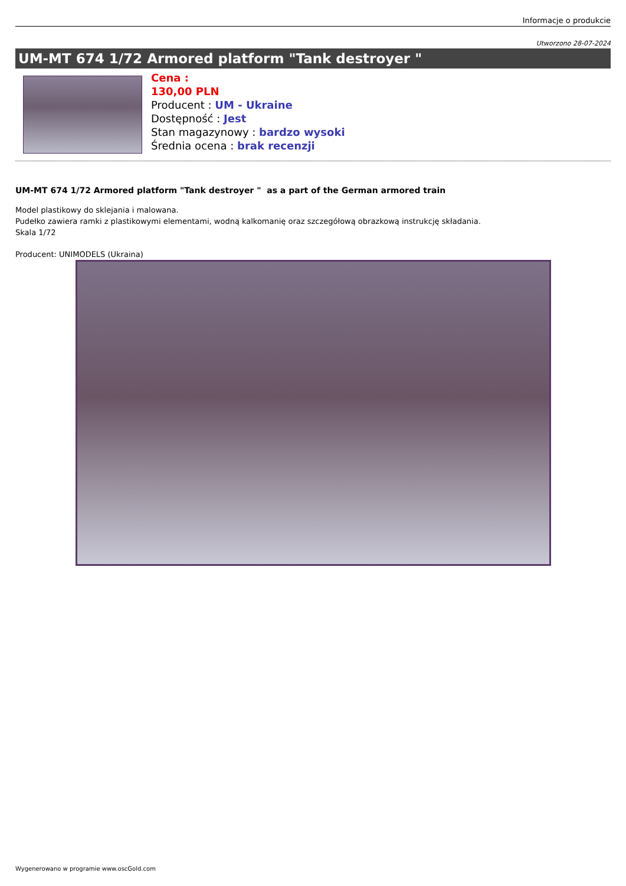Informacje o produkcie
Utworzono 28-07-2024
UM-MT 674 1/72 Armored platform "Tank destroyer "
Cena :
130,00 PLN
Producent : UM - Ukraine
Dostępność : Jest
Stan magazynowy : bardzo wysoki
Średnia ocena : brak recenzji
UM-MT 674 1/72 Armored platform "Tank destroyer " as a part of the German armored train
Model plastikowy do sklejania i malowana.
Pudełko zawiera ramki z plastikowymi elementami, wodną kalkomanię oraz szczegółową obrazkową instrukcję składania.
Skala 1/72
Producent: UNIMODELS (Ukraina)
Wygenerowano w programie www.oscGold.com